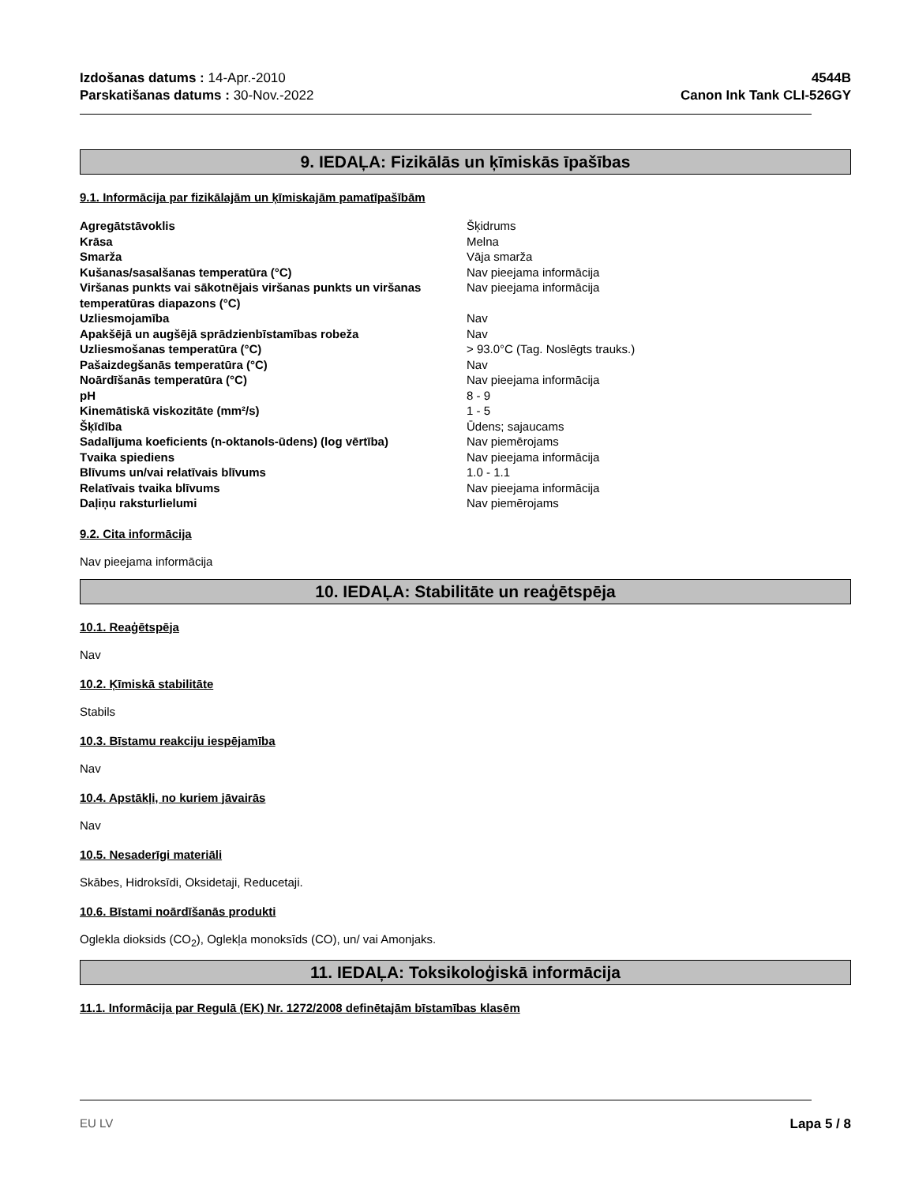Izdošanas datums : 14-Apr.-2010
Parskatišanas datums : 30-Nov.-2022
4544B
Canon Ink Tank CLI-526GY
9. IEDAĻA: Fizikālās un ķīmiskās īpašības
9.1. Informācija par fizikālajām un ķīmiskajām pamatīpašībām
| Agregātstāvoklis | Šķidrums |
| Krāsa | Melna |
| Smarža | Vāja smarža |
| Kušanas/sasalšanas temperatūra (°C) | Nav pieejama informācija |
| Viršanas punkts vai sākotnējais viršanas punkts un viršanas temperatūras diapazons (°C) | Nav pieejama informācija |
| Uzliesmojamība | Nav |
| Apakšējā un augšējā sprādzienbīstamības robeža | Nav |
| Uzliesmošanas temperatūra (°C) | > 93.0°C (Tag. Noslēgts trauks.) |
| Pašaizdegšanās temperatūra (°C) | Nav |
| Noārdīšanās temperatūra (°C) | Nav pieejama informācija |
| pH | 8 - 9 |
| Kinemātiskā viskozitāte (mm²/s) | 1 - 5 |
| Šķīdība | Ūdens; sajaucams |
| Sadalījuma koeficients (n-oktanols-ūdens) (log vērtība) | Nav piemērojams |
| Tvaika spiediens | Nav pieejama informācija |
| Blīvums un/vai relatīvais blīvums | 1.0 - 1.1 |
| Relatīvais tvaika blīvums | Nav pieejama informācija |
| Daļiņu raksturlielumi | Nav piemērojams |
9.2. Cita informācija
Nav pieejama informācija
10. IEDAĻA: Stabilitāte un reaģētspēja
10.1. Reaģētspēja
Nav
10.2. Ķīmiskā stabilitāte
Stabils
10.3. Bīstamu reakciju iespējamība
Nav
10.4. Apstākļi, no kuriem jāvairās
Nav
10.5. Nesaderīgi materiāli
Skābes, Hidroksīdi, Oksidetaji, Reducetaji.
10.6. Bīstami noārdīšanās produkti
Oglekla dioksids (CO<sub>2</sub>), Oglekļa monoksīds (CO), un/ vai Amonjaks.
11. IEDAĻA: Toksikoloģiskā informācija
11.1. Informācija par Regulā (EK) Nr. 1272/2008 definētajām bīstamības klasēm
EU LV Lapa 5 / 8